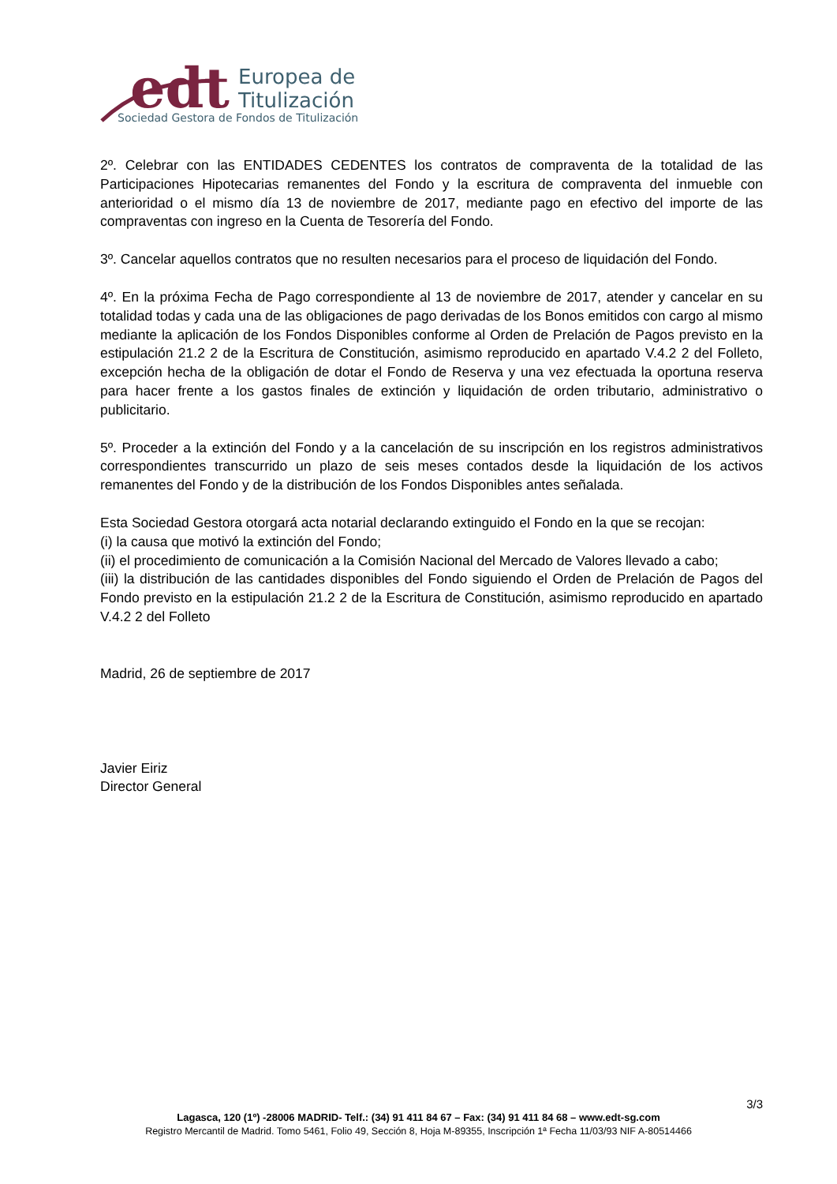edt
Europea de
Titulización
Sociedad Gestora de Fondos de Titulización
2º. Celebrar con las ENTIDADES CEDENTES los contratos de compraventa de la totalidad de las Participaciones Hipotecarias remanentes del Fondo y la escritura de compraventa del inmueble con anterioridad o el mismo día 13 de noviembre de 2017, mediante pago en efectivo del importe de las compraventas con ingreso en la Cuenta de Tesorería del Fondo.
3º. Cancelar aquellos contratos que no resulten necesarios para el proceso de liquidación del Fondo.
4º. En la próxima Fecha de Pago correspondiente al 13 de noviembre de 2017, atender y cancelar en su totalidad todas y cada una de las obligaciones de pago derivadas de los Bonos emitidos con cargo al mismo mediante la aplicación de los Fondos Disponibles conforme al Orden de Prelación de Pagos previsto en la estipulación 21.2 2 de la Escritura de Constitución, asimismo reproducido en apartado V.4.2 2 del Folleto, excepción hecha de la obligación de dotar el Fondo de Reserva y una vez efectuada la oportuna reserva para hacer frente a los gastos finales de extinción y liquidación de orden tributario, administrativo o publicitario.
5º. Proceder a la extinción del Fondo y a la cancelación de su inscripción en los registros administrativos correspondientes transcurrido un plazo de seis meses contados desde la liquidación de los activos remanentes del Fondo y de la distribución de los Fondos Disponibles antes señalada.
Esta Sociedad Gestora otorgará acta notarial declarando extinguido el Fondo en la que se recojan:
(i) la causa que motivó la extinción del Fondo;
(ii) el procedimiento de comunicación a la Comisión Nacional del Mercado de Valores llevado a cabo;
(iii) la distribución de las cantidades disponibles del Fondo siguiendo el Orden de Prelación de Pagos del Fondo previsto en la estipulación 21.2 2 de la Escritura de Constitución, asimismo reproducido en apartado V.4.2 2 del Folleto
Madrid, 26 de septiembre de 2017
Javier Eiriz
Director General
3/3
Lagasca, 120 (1º) -28006 MADRID- Telf.: (34) 91 411 84 67 – Fax: (34) 91 411 84 68 – www.edt-sg.com
Registro Mercantil de Madrid. Tomo 5461, Folio 49, Sección 8, Hoja M-89355, Inscripción 1ª Fecha 11/03/93 NIF A-80514466